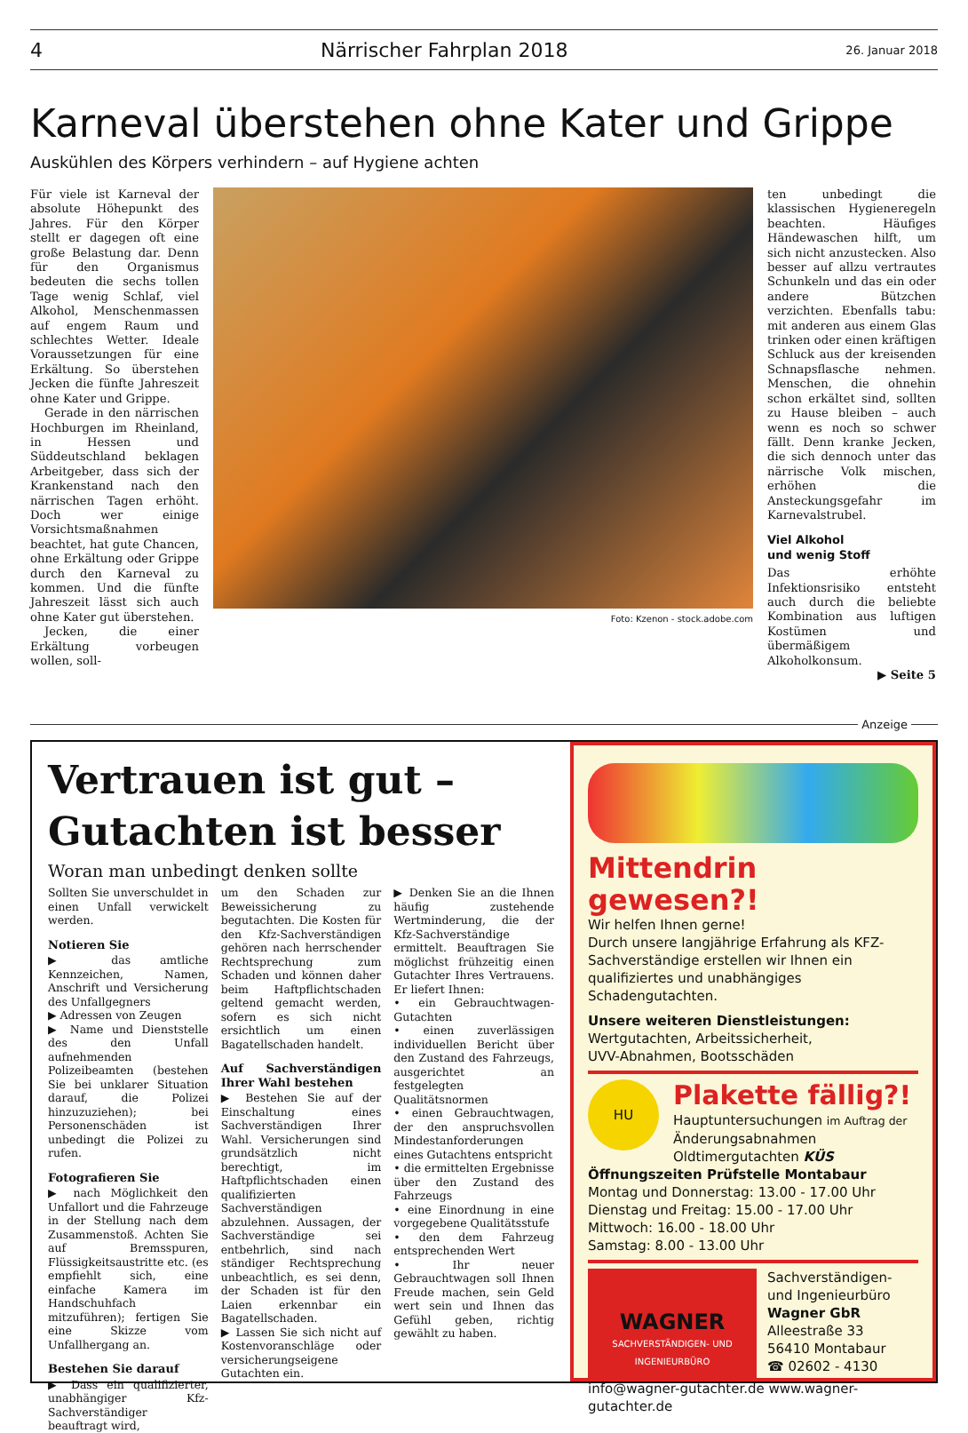4 Närrischer Fahrplan 2018 26. Januar 2018
Karneval überstehen ohne Kater und Grippe
Auskühlen des Körpers verhindern – auf Hygiene achten
Für viele ist Karneval der absolute Höhepunkt des Jahres. Für den Körper stellt er dagegen oft eine große Belastung dar. Denn für den Organismus bedeuten die sechs tollen Tage wenig Schlaf, viel Alkohol, Menschenmassen auf engem Raum und schlechtes Wetter. Ideale Voraussetzungen für eine Erkältung. So überstehen Jecken die fünfte Jahreszeit ohne Kater und Grippe.
Gerade in den närrischen Hochburgen im Rheinland, in Hessen und Süddeutschland beklagen Arbeitgeber, dass sich der Krankenstand nach den närrischen Tagen erhöht. Doch wer einige Vorsichtsmaßnahmen beachtet, hat gute Chancen, ohne Erkältung oder Grippe durch den Karneval zu kommen. Und die fünfte Jahreszeit lässt sich auch ohne Kater gut überstehen.
Jecken, die einer Erkältung vorbeugen wollen, soll-
Foto: Kzenon - stock.adobe.com
ten unbedingt die klassischen Hygieneregeln beachten. Häufiges Händewaschen hilft, um sich nicht anzustecken. Also besser auf allzu vertrautes Schunkeln und das ein oder andere Bützchen verzichten. Ebenfalls tabu: mit anderen aus einem Glas trinken oder einen kräftigen Schluck aus der kreisenden Schnapsflasche nehmen. Menschen, die ohnehin schon erkältet sind, sollten zu Hause bleiben – auch wenn es noch so schwer fällt. Denn kranke Jecken, die sich dennoch unter das närrische Volk mischen, erhöhen die Ansteckungsgefahr im Karnevalstrubel.
Viel Alkohol
und wenig Stoff
Das erhöhte Infektionsrisiko entsteht auch durch die beliebte Kombination aus luftigen Kostümen und übermäßigem Alkoholkonsum.
▶ Seite 5
Anzeige
Vertrauen ist gut –
Gutachten ist besser
Woran man unbedingt denken sollte
Sollten Sie unverschuldet in einen Unfall verwickelt werden.
Notieren Sie
▶ das amtliche Kennzeichen, Namen, Anschrift und Versicherung des Unfallgegners
▶ Adressen von Zeugen
▶ Name und Dienststelle des den Unfall aufnehmenden Polizeibeamten (bestehen Sie bei unklarer Situation darauf, die Polizei hinzuzuziehen); bei Personenschäden ist unbedingt die Polizei zu rufen.
Fotografieren Sie
▶ nach Möglichkeit den Unfallort und die Fahrzeuge in der Stellung nach dem Zusammenstoß. Achten Sie auf Bremsspuren, Flüssigkeitsaustritte etc. (es empfiehlt sich, eine einfache Kamera im Handschuhfach mitzuführen); fertigen Sie eine Skizze vom Unfallhergang an.
Bestehen Sie darauf
▶ Dass ein qualifizierter, unabhängiger Kfz-Sachverständiger beauftragt wird,
um den Schaden zur Beweissicherung zu begutachten. Die Kosten für den Kfz-Sachverständigen gehören nach herrschender Rechtsprechung zum Schaden und können daher beim Haftpflichtschaden geltend gemacht werden, sofern es sich nicht ersichtlich um einen Bagatellschaden handelt.
Auf Sachverständigen Ihrer Wahl bestehen
▶ Bestehen Sie auf der Einschaltung eines Sachverständigen Ihrer Wahl. Versicherungen sind grundsätzlich nicht berechtigt, im Haftpflichtschaden einen qualifizierten Sachverständigen abzulehnen. Aussagen, der Sachverständige sei entbehrlich, sind nach ständiger Rechtsprechung unbeachtlich, es sei denn, der Schaden ist für den Laien erkennbar ein Bagatellschaden.
▶ Lassen Sie sich nicht auf Kostenvoranschläge oder versicherungseigene Gutachten ein.
▶ Denken Sie an die Ihnen häufig zustehende Wertminderung, die der Kfz-Sachverständige ermittelt. Beauftragen Sie möglichst frühzeitig einen Gutachter Ihres Vertrauens. Er liefert Ihnen:
• ein Gebrauchtwagen-Gutachten
• einen zuverlässigen individuellen Bericht über den Zustand des Fahrzeugs, ausgerichtet an festgelegten Qualitätsnormen
• einen Gebrauchtwagen, der den anspruchsvollen Mindestanforderungen eines Gutachtens entspricht
• die ermittelten Ergebnisse über den Zustand des Fahrzeugs
• eine Einordnung in eine vorgegebene Qualitätsstufe
• den dem Fahrzeug entsprechenden Wert
• Ihr neuer Gebrauchtwagen soll Ihnen Freude machen, sein Geld wert sein und Ihnen das Gefühl geben, richtig gewählt zu haben.
Mittendrin gewesen?!
Wir helfen Ihnen gerne!
Durch unsere langjährige Erfahrung als KFZ-Sachverständige erstellen wir Ihnen ein qualifiziertes und unabhängiges Schadengutachten.
Unsere weiteren Dienstleistungen:
Wertgutachten, Arbeitssicherheit,
UVV-Abnahmen, Bootsschäden
HU
Plakette fällig?!
Hauptuntersuchungen im Auftrag der
Änderungsabnahmen
Oldtimergutachten KÜS
Öffnungszeiten Prüfstelle Montabaur
Montag und Donnerstag: 13.00 - 17.00 Uhr
Dienstag und Freitag: 15.00 - 17.00 Uhr
Mittwoch: 16.00 - 18.00 Uhr
Samstag: 8.00 - 13.00 Uhr
WAGNER
SACHVERSTÄNDIGEN- UND INGENIEURBÜRO
Sachverständigen-
und Ingenieurbüro
Wagner GbR
Alleestraße 33
56410 Montabaur
☎ 02602 - 4130
info@wagner-gutachter.de www.wagner-gutachter.de